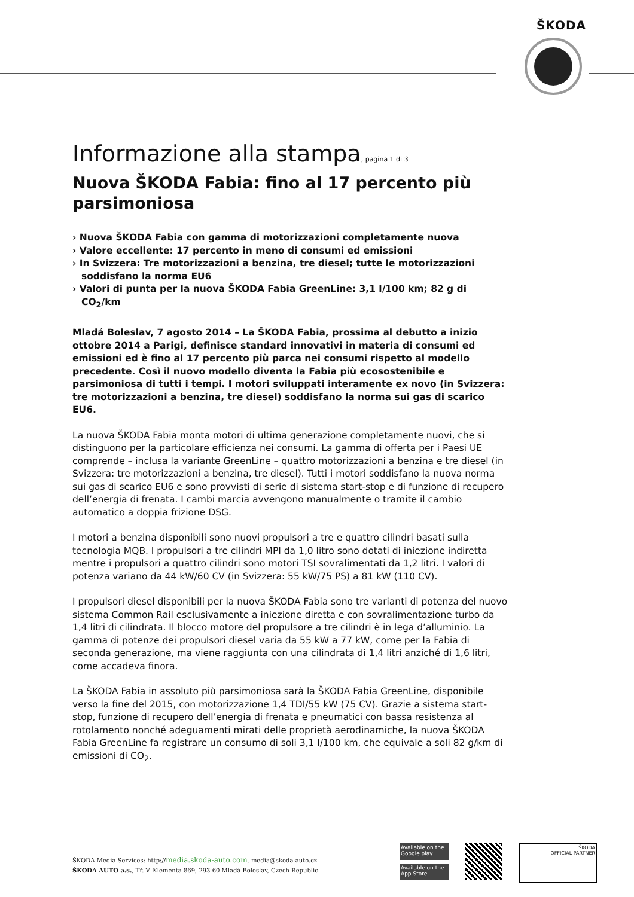ŠKODA
Informazione alla stampa, pagina 1 di 3
Nuova ŠKODA Fabia: fino al 17 percento più parsimoniosa
› Nuova ŠKODA Fabia con gamma di motorizzazioni completamente nuova
› Valore eccellente: 17 percento in meno di consumi ed emissioni
› In Svizzera: Tre motorizzazioni a benzina, tre diesel; tutte le motorizzazioni soddisfano la norma EU6
› Valori di punta per la nuova ŠKODA Fabia GreenLine: 3,1 l/100 km; 82 g di CO<sub>2</sub>/km
Mladá Boleslav, 7 agosto 2014 – La ŠKODA Fabia, prossima al debutto a inizio ottobre 2014 a Parigi, definisce standard innovativi in materia di consumi ed emissioni ed è fino al 17 percento più parca nei consumi rispetto al modello precedente. Così il nuovo modello diventa la Fabia più ecosostenibile e parsimoniosa di tutti i tempi. I motori sviluppati interamente ex novo (in Svizzera: tre motorizzazioni a benzina, tre diesel) soddisfano la norma sui gas di scarico EU6.
La nuova ŠKODA Fabia monta motori di ultima generazione completamente nuovi, che si distinguono per la particolare efficienza nei consumi. La gamma di offerta per i Paesi UE comprende – inclusa la variante GreenLine – quattro motorizzazioni a benzina e tre diesel (in Svizzera: tre motorizzazioni a benzina, tre diesel). Tutti i motori soddisfano la nuova norma sui gas di scarico EU6 e sono provvisti di serie di sistema start-stop e di funzione di recupero dell’energia di frenata. I cambi marcia avvengono manualmente o tramite il cambio automatico a doppia frizione DSG.
I motori a benzina disponibili sono nuovi propulsori a tre e quattro cilindri basati sulla tecnologia MQB. I propulsori a tre cilindri MPI da 1,0 litro sono dotati di iniezione indiretta mentre i propulsori a quattro cilindri sono motori TSI sovralimentati da 1,2 litri. I valori di potenza variano da 44 kW/60 CV (in Svizzera: 55 kW/75 PS) a 81 kW (110 CV).
I propulsori diesel disponibili per la nuova ŠKODA Fabia sono tre varianti di potenza del nuovo sistema Common Rail esclusivamente a iniezione diretta e con sovralimentazione turbo da 1,4 litri di cilindrata. Il blocco motore del propulsore a tre cilindri è in lega d’alluminio. La gamma di potenze dei propulsori diesel varia da 55 kW a 77 kW, come per la Fabia di seconda generazione, ma viene raggiunta con una cilindrata di 1,4 litri anziché di 1,6 litri, come accadeva finora.
La ŠKODA Fabia in assoluto più parsimoniosa sarà la ŠKODA Fabia GreenLine, disponibile verso la fine del 2015, con motorizzazione 1,4 TDI/55 kW (75 CV). Grazie a sistema start-stop, funzione di recupero dell’energia di frenata e pneumatici con bassa resistenza al rotolamento nonché adeguamenti mirati delle proprietà aerodinamiche, la nuova ŠKODA Fabia GreenLine fa registrare un consumo di soli 3,1 l/100 km, che equivale a soli 82 g/km di emissioni di CO<sub>2</sub>.
ŠKODA Media Services: http://media.skoda-auto.com, media@skoda-auto.cz
ŠKODA AUTO a.s., Tř. V. Klementa 869, 293 60 Mladá Boleslav, Czech Republic
Available on the Google play
Available on the App Store
ŠKODA
OFFICIAL PARTNER